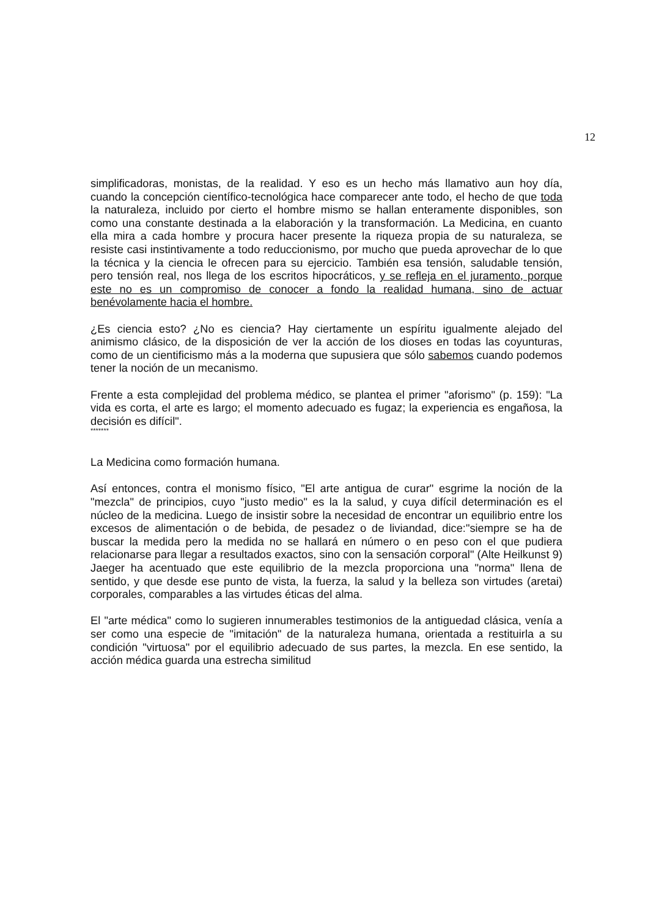12
simplificadoras, monistas, de la realidad. Y eso es un hecho más llamativo aun hoy día, cuando la concepción científico-tecnológica hace comparecer ante todo, el hecho de que toda la naturaleza, incluido por cierto el hombre mismo se hallan enteramente disponibles, son como una constante destinada a la elaboración y la transformación. La Medicina, en cuanto ella mira a cada hombre y procura hacer presente la riqueza propia de su naturaleza, se resiste casi instintivamente a todo reduccionismo, por mucho que pueda aprovechar de lo que la técnica y la ciencia le ofrecen para su ejercicio. También esa tensión, saludable tensión, pero tensión real, nos llega de los escritos hipocráticos, y se refleja en el juramento, porque este no es un compromiso de conocer a fondo la realidad humana, sino de actuar benévolamente hacia el hombre.
¿Es ciencia esto? ¿No es ciencia? Hay ciertamente un espíritu igualmente alejado del animismo clásico, de la disposición de ver la acción de los dioses en todas las coyunturas, como de un cientificismo más a la moderna que supusiera que sólo sabemos cuando podemos tener la noción de un mecanismo.
Frente a esta complejidad del problema médico, se plantea el primer "aforismo" (p. 159): "La vida es corta, el arte es largo; el momento adecuado es fugaz; la experiencia es engañosa, la decisión es difícil".
*******
La Medicina como formación humana.
Así entonces, contra el monismo físico, "El arte antigua de curar" esgrime la noción de la "mezcla" de principios, cuyo "justo medio" es la la salud, y cuya difícil determinación es el núcleo de la medicina. Luego de insistir sobre la necesidad de encontrar un equilibrio entre los excesos de alimentación o de bebida, de pesadez o de liviandad, dice:"siempre se ha de buscar la medida pero la medida no se hallará en número o en peso con el que pudiera relacionarse para llegar a resultados exactos, sino con la sensación corporal" (Alte Heilkunst 9) Jaeger ha acentuado que este equilibrio de la mezcla proporciona una "norma" llena de sentido, y que desde ese punto de vista, la fuerza, la salud y la belleza son virtudes (aretai) corporales, comparables a las virtudes éticas del alma.
El "arte médica" como lo sugieren innumerables testimonios de la antiguedad clásica, venía a ser como una especie de "imitación" de la naturaleza humana, orientada a restituirla a su condición "virtuosa" por el equilibrio adecuado de sus partes, la mezcla. En ese sentido, la acción médica guarda una estrecha similitud